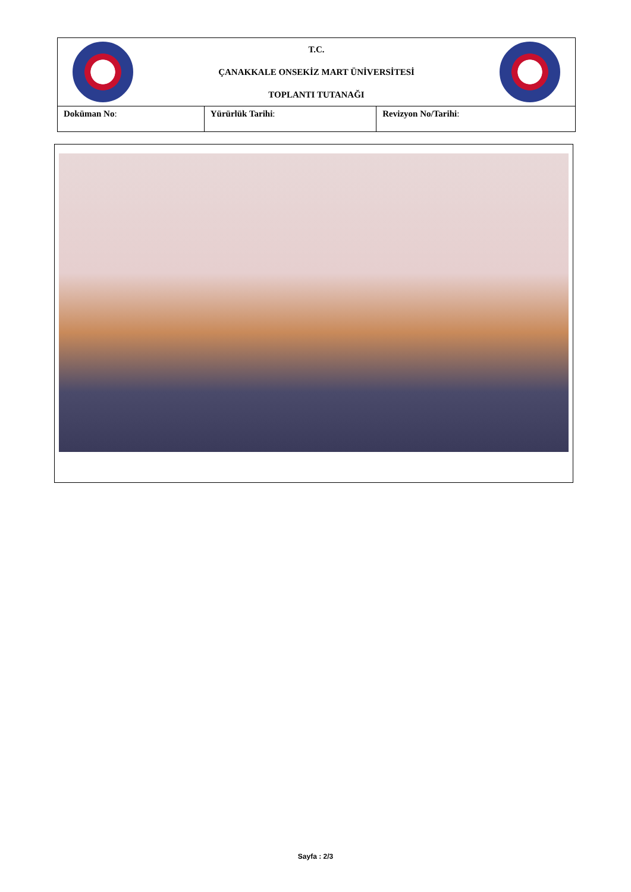| T.C. ÇANAKKALE ONSEKİZ MART ÜNİVERSİTESİ TOPLANTI TUTANAĞI | | |
| Doküman No : | Yürürlük Tarihi : | Revizyon No/Tarihi : |
Sayfa : 2/3